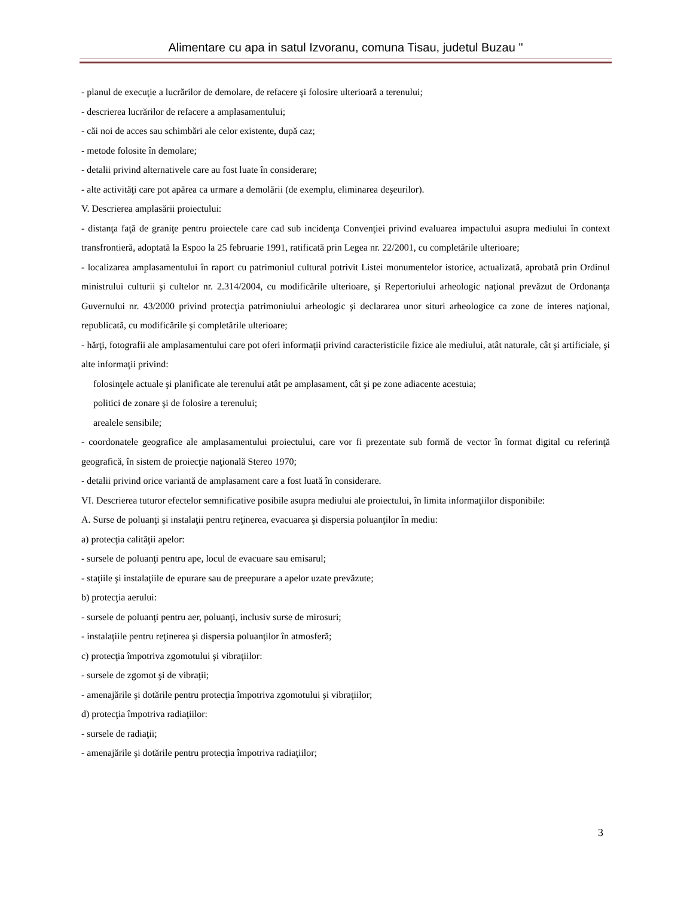Alimentare cu apa in satul Izvoranu, comuna Tisau, judetul Buzau "
- planul de execuţie a lucrărilor de demolare, de refacere şi folosire ulterioară a terenului;
- descrierea lucrărilor de refacere a amplasamentului;
- căi noi de acces sau schimbări ale celor existente, după caz;
- metode folosite în demolare;
- detalii privind alternativele care au fost luate în considerare;
- alte activităţi care pot apărea ca urmare a demolării (de exemplu, eliminarea deşeurilor).
V. Descrierea amplasării proiectului:
- distanţa faţă de graniţe pentru proiectele care cad sub incidenţa Convenţiei privind evaluarea impactului asupra mediului în context transfrontieră, adoptată la Espoo la 25 februarie 1991, ratificată prin Legea nr. 22/2001, cu completările ulterioare;
- localizarea amplasamentului în raport cu patrimoniul cultural potrivit Listei monumentelor istorice, actualizată, aprobată prin Ordinul ministrului culturii şi cultelor nr. 2.314/2004, cu modificările ulterioare, şi Repertoriului arheologic naţional prevăzut de Ordonanţa Guvernului nr. 43/2000 privind protecţia patrimoniului arheologic şi declararea unor situri arheologice ca zone de interes naţional, republicată, cu modificările şi completările ulterioare;
- hărţi, fotografii ale amplasamentului care pot oferi informaţii privind caracteristicile fizice ale mediului, atât naturale, cât şi artificiale, şi alte informaţii privind:
folosinţele actuale şi planificate ale terenului atât pe amplasament, cât şi pe zone adiacente acestuia;
politici de zonare şi de folosire a terenului;
arealele sensibile;
- coordonatele geografice ale amplasamentului proiectului, care vor fi prezentate sub formă de vector în format digital cu referinţă geografică, în sistem de proiecţie naţională Stereo 1970;
- detalii privind orice variantă de amplasament care a fost luată în considerare.
VI. Descrierea tuturor efectelor semnificative posibile asupra mediului ale proiectului, în limita informaţiilor disponibile:
A. Surse de poluanţi şi instalaţii pentru reţinerea, evacuarea şi dispersia poluanţilor în mediu:
a) protecţia calităţii apelor:
- sursele de poluanţi pentru ape, locul de evacuare sau emisarul;
- staţiile şi instalaţiile de epurare sau de preepurare a apelor uzate prevăzute;
b) protecţia aerului:
- sursele de poluanţi pentru aer, poluanţi, inclusiv surse de mirosuri;
- instalaţiile pentru reţinerea şi dispersia poluanţilor în atmosferă;
c) protecţia împotriva zgomotului şi vibraţiilor:
- sursele de zgomot şi de vibraţii;
- amenajările şi dotările pentru protecţia împotriva zgomotului şi vibraţiilor;
d) protecţia împotriva radiaţiilor:
- sursele de radiaţii;
- amenajările şi dotările pentru protecţia împotriva radiaţiilor;
3